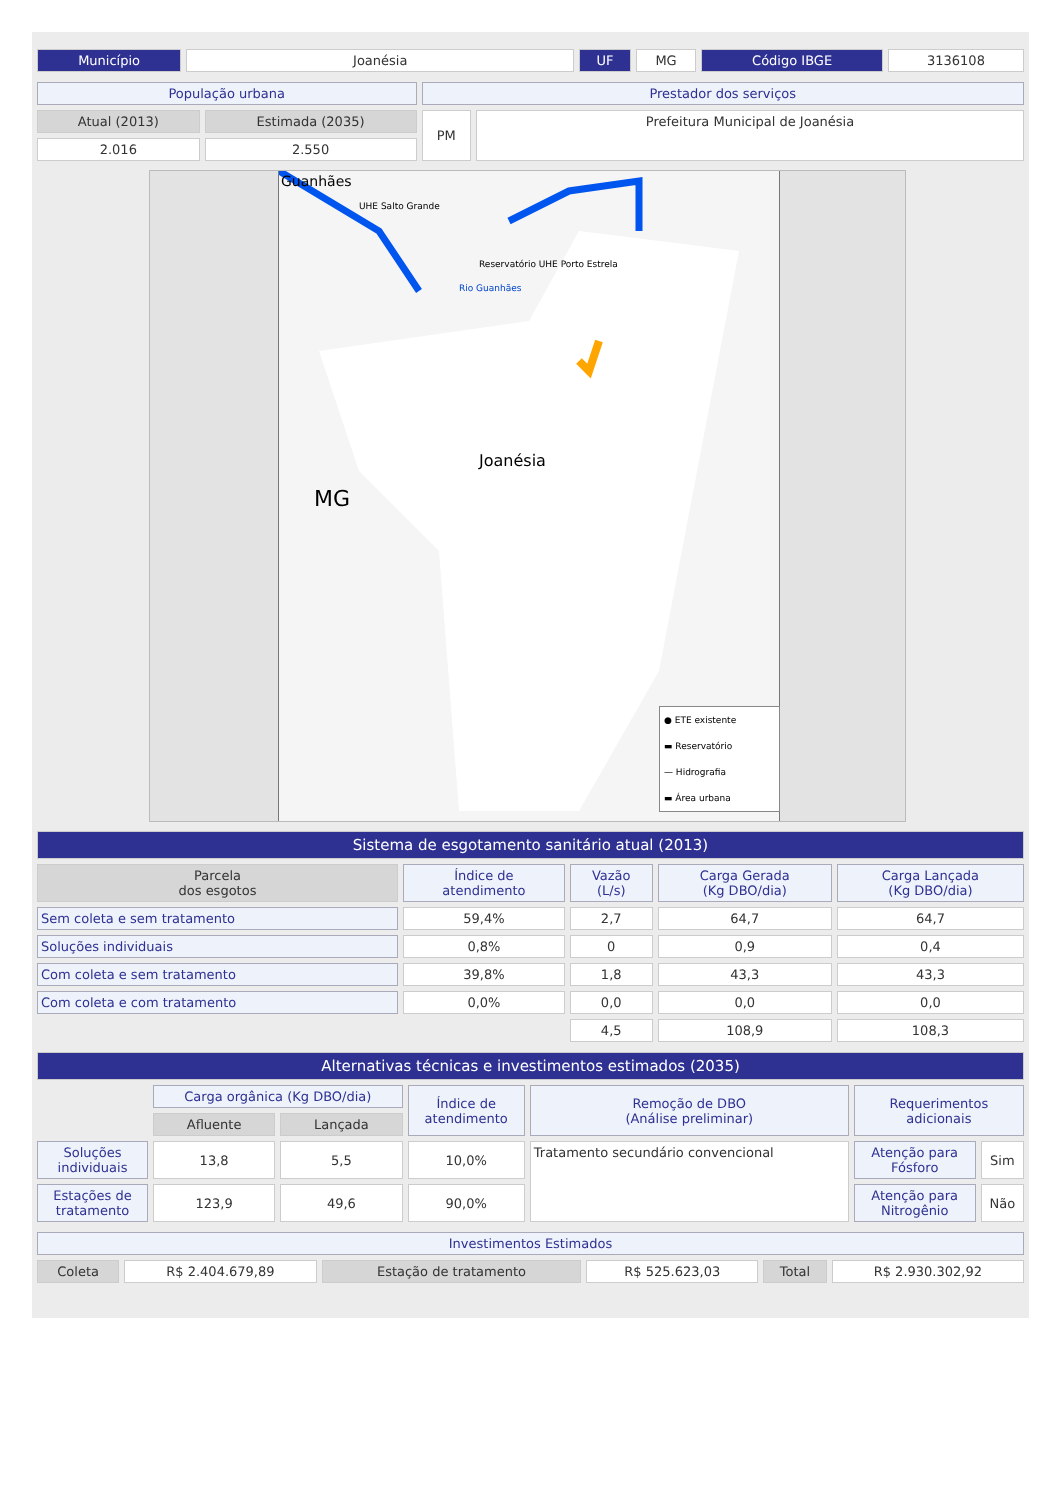| Município | Joanésia | UF | MG | Código IBGE | 3136108 |
| População urbana | | Prestador dos serviços | |
| Atual (2013) | Estimada (2035) | PM | Prefeitura Municipal de Joanésia |
| 2.016 | 2.550 | | |
Guanhães
UHE Salto Grande
Reservatório UHE Porto Estrela
Rio Guanhães
Joanésia
MG
● ETE existente
▬ Reservatório
— Hidrografia
▬ Área urbana
| Sistema de esgotamento sanitário atual (2013) | | | | |
| Parcela dos esgotos | Índice de atendimento | Vazão (L/s) | Carga Gerada (Kg DBO/dia) | Carga Lançada (Kg DBO/dia) |
| Sem coleta e sem tratamento | 59,4% | 2,7 | 64,7 | 64,7 |
| Soluções individuais | 0,8% | 0 | 0,9 | 0,4 |
| Com coleta e sem tratamento | 39,8% | 1,8 | 43,3 | 43,3 |
| Com coleta e com tratamento | 0,0% | 0,0 | 0,0 | 0,0 |
| | | 4,5 | 108,9 | 108,3 |
| Alternativas técnicas e investimentos estimados (2035) | | | | | | |
| | Carga orgânica (Kg DBO/dia) | | Índice de atendimento | Remoção de DBO (Análise preliminar) | Requerimentos adicionais | |
| | Afluente | Lançada | | | | |
| Soluções individuais | 13,8 | 5,5 | 10,0% | Tratamento secundário convencional | Atenção para Fósforo | Sim |
| Estações de tratamento | 123,9 | 49,6 | 90,0% | | Atenção para Nitrogênio | Não |
| Investimentos Estimados | | | | | |
| Coleta | R$ 2.404.679,89 | Estação de tratamento | R$ 525.623,03 | Total | R$ 2.930.302,92 |